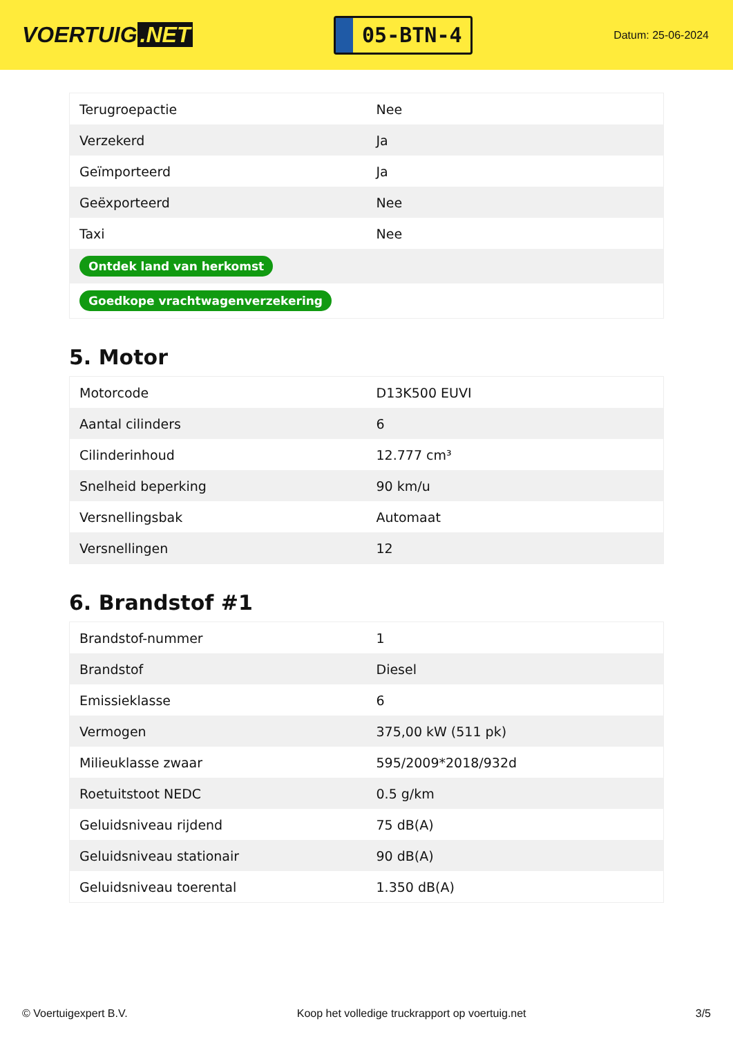VOERTUIG.NET
05-BTN-4
Datum: 25-06-2024
| Terugroepactie | Nee |
| Verzekerd | Ja |
| Geïmporteerd | Ja |
| Geëxporteerd | Nee |
| Taxi | Nee |
| Ontdek land van herkomst | |
| Goedkope vrachtwagenverzekering | |
5. Motor
| Motorcode | D13K500 EUVI |
| Aantal cilinders | 6 |
| Cilinderinhoud | 12.777 cm³ |
| Snelheid beperking | 90 km/u |
| Versnellingsbak | Automaat |
| Versnellingen | 12 |
6. Brandstof #1
| Brandstof-nummer | 1 |
| Brandstof | Diesel |
| Emissieklasse | 6 |
| Vermogen | 375,00 kW (511 pk) |
| Milieuklasse zwaar | 595/2009*2018/932d |
| Roetuitstoot NEDC | 0.5 g/km |
| Geluidsniveau rijdend | 75 dB(A) |
| Geluidsniveau stationair | 90 dB(A) |
| Geluidsniveau toerental | 1.350 dB(A) |
© Voertuigexpert B.V. Koop het volledige truckrapport op voertuig.net 3/5